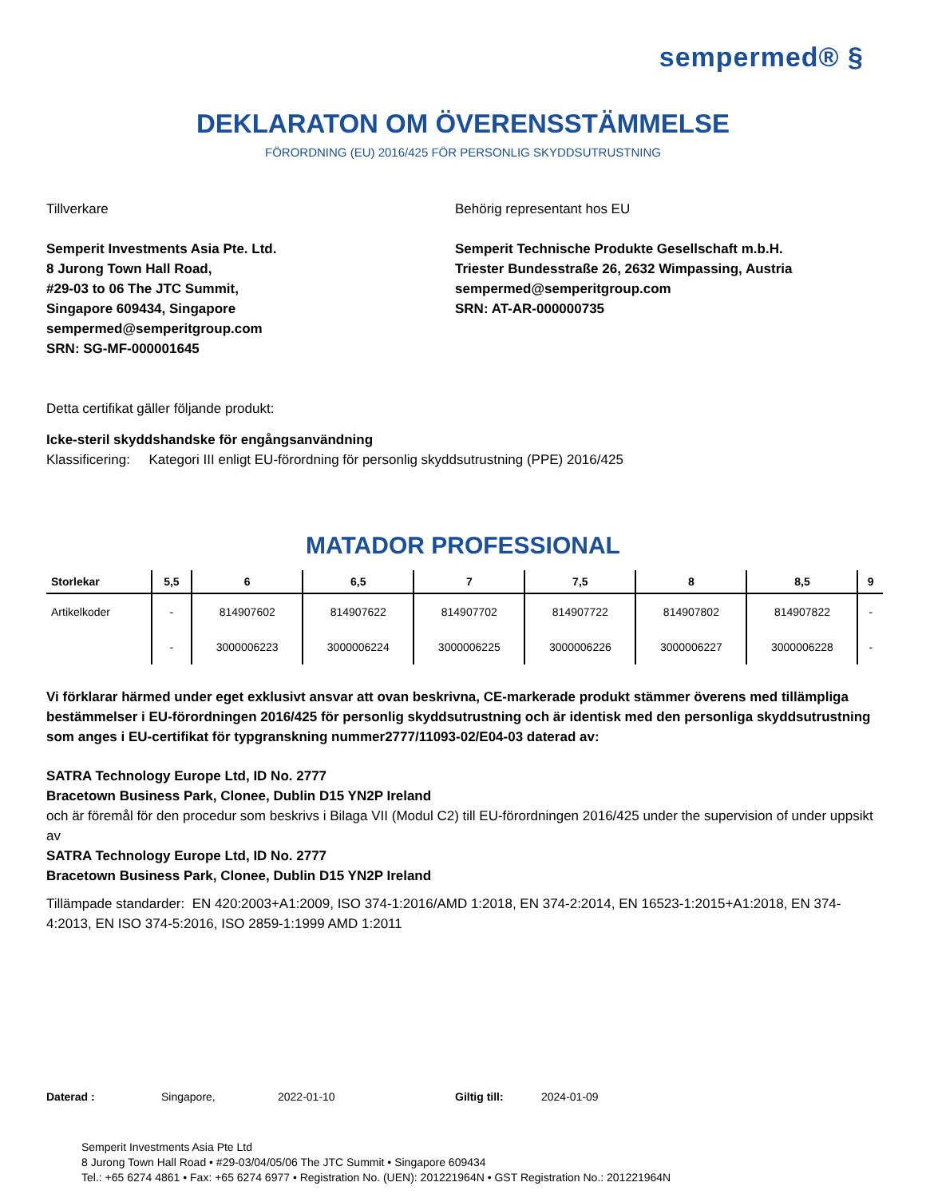sempermed® §
DEKLARATON OM ÖVERENSSTÄMMELSE
FÖRORDNING (EU) 2016/425 FÖR PERSONLIG SKYDDSUTRUSTNING
Tillverkare
Semperit Investments Asia Pte. Ltd.
8 Jurong Town Hall Road,
#29-03 to 06 The JTC Summit,
Singapore 609434, Singapore
sempermed@semperitgroup.com
SRN: SG-MF-000001645
Behörig representant hos EU
Semperit Technische Produkte Gesellschaft m.b.H.
Triester Bundesstraße 26, 2632 Wimpassing, Austria
sempermed@semperitgroup.com
SRN: AT-AR-000000735
Detta certifikat gäller följande produkt:
Icke-steril skyddshandske för engångsanvändning
Klassificering: Kategori III enligt EU-förordning för personlig skyddsutrustning (PPE) 2016/425
MATADOR PROFESSIONAL
| Storlekar | 5,5 | 6 | 6,5 | 7 | 7,5 | 8 | 8,5 | 9 |
| --- | --- | --- | --- | --- | --- | --- | --- | --- |
| Artikelkoder | - | 814907602 | 814907622 | 814907702 | 814907722 | 814907802 | 814907822 | - |
| | - | 3000006223 | 3000006224 | 3000006225 | 3000006226 | 3000006227 | 3000006228 | - |
Vi förklarar härmed under eget exklusivt ansvar att ovan beskrivna, CE-markerade produkt stämmer överens med tillämpliga bestämmelser i EU-förordningen 2016/425 för personlig skyddsutrustning och är identisk med den personliga skyddsutrustning som anges i EU-certifikat för typgranskning nummer2777/11093-02/E04-03 daterad av:
SATRA Technology Europe Ltd, ID No. 2777
Bracetown Business Park, Clonee, Dublin D15 YN2P Ireland
och är föremål för den procedur som beskrivs i Bilaga VII (Modul C2) till EU-förordningen 2016/425 under the supervision of under uppsikt av
SATRA Technology Europe Ltd, ID No. 2777
Bracetown Business Park, Clonee, Dublin D15 YN2P Ireland
Tillämpade standarder: EN 420:2003+A1:2009, ISO 374-1:2016/AMD 1:2018, EN 374-2:2014, EN 16523-1:2015+A1:2018, EN 374-4:2013, EN ISO 374-5:2016, ISO 2859-1:1999 AMD 1:2011
Daterad : Singapore, 2022-01-10 Giltig till: 2024-01-09
Semperit Investments Asia Pte Ltd
8 Jurong Town Hall Road • #29-03/04/05/06 The JTC Summit • Singapore 609434
Tel.: +65 6274 4861 • Fax: +65 6274 6977 • Registration No. (UEN): 201221964N • GST Registration No.: 201221964N